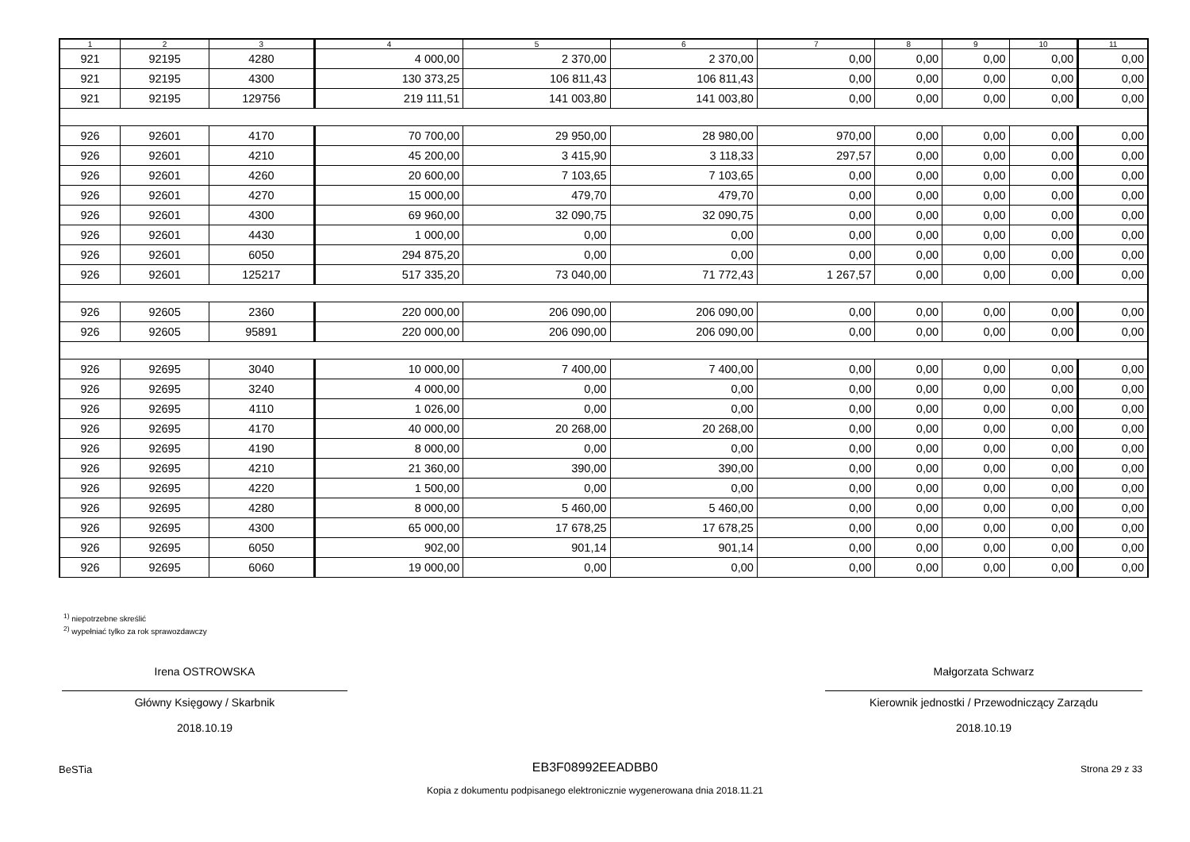| 1 | 2 | 3 | 4 | 5 | 6 | 7 | 8 | 9 | 10 | 11 |
| --- | --- | --- | --- | --- | --- | --- | --- | --- | --- | --- |
| 921 | 92195 | 4280 | 4 000,00 | 2 370,00 | 2 370,00 | 0,00 | 0,00 | 0,00 | 0,00 | 0,00 |
| 921 | 92195 | 4300 | 130 373,25 | 106 811,43 | 106 811,43 | 0,00 | 0,00 | 0,00 | 0,00 | 0,00 |
| 921 | 92195 | 129756 | 219 111,51 | 141 003,80 | 141 003,80 | 0,00 | 0,00 | 0,00 | 0,00 | 0,00 |
| 926 | 92601 | 4170 | 70 700,00 | 29 950,00 | 28 980,00 | 970,00 | 0,00 | 0,00 | 0,00 | 0,00 |
| 926 | 92601 | 4210 | 45 200,00 | 3 415,90 | 3 118,33 | 297,57 | 0,00 | 0,00 | 0,00 | 0,00 |
| 926 | 92601 | 4260 | 20 600,00 | 7 103,65 | 7 103,65 | 0,00 | 0,00 | 0,00 | 0,00 | 0,00 |
| 926 | 92601 | 4270 | 15 000,00 | 479,70 | 479,70 | 0,00 | 0,00 | 0,00 | 0,00 | 0,00 |
| 926 | 92601 | 4300 | 69 960,00 | 32 090,75 | 32 090,75 | 0,00 | 0,00 | 0,00 | 0,00 | 0,00 |
| 926 | 92601 | 4430 | 1 000,00 | 0,00 | 0,00 | 0,00 | 0,00 | 0,00 | 0,00 | 0,00 |
| 926 | 92601 | 6050 | 294 875,20 | 0,00 | 0,00 | 0,00 | 0,00 | 0,00 | 0,00 | 0,00 |
| 926 | 92601 | 125217 | 517 335,20 | 73 040,00 | 71 772,43 | 1 267,57 | 0,00 | 0,00 | 0,00 | 0,00 |
| 926 | 92605 | 2360 | 220 000,00 | 206 090,00 | 206 090,00 | 0,00 | 0,00 | 0,00 | 0,00 | 0,00 |
| 926 | 92605 | 95891 | 220 000,00 | 206 090,00 | 206 090,00 | 0,00 | 0,00 | 0,00 | 0,00 | 0,00 |
| 926 | 92695 | 3040 | 10 000,00 | 7 400,00 | 7 400,00 | 0,00 | 0,00 | 0,00 | 0,00 | 0,00 |
| 926 | 92695 | 3240 | 4 000,00 | 0,00 | 0,00 | 0,00 | 0,00 | 0,00 | 0,00 | 0,00 |
| 926 | 92695 | 4110 | 1 026,00 | 0,00 | 0,00 | 0,00 | 0,00 | 0,00 | 0,00 | 0,00 |
| 926 | 92695 | 4170 | 40 000,00 | 20 268,00 | 20 268,00 | 0,00 | 0,00 | 0,00 | 0,00 | 0,00 |
| 926 | 92695 | 4190 | 8 000,00 | 0,00 | 0,00 | 0,00 | 0,00 | 0,00 | 0,00 | 0,00 |
| 926 | 92695 | 4210 | 21 360,00 | 390,00 | 390,00 | 0,00 | 0,00 | 0,00 | 0,00 | 0,00 |
| 926 | 92695 | 4220 | 1 500,00 | 0,00 | 0,00 | 0,00 | 0,00 | 0,00 | 0,00 | 0,00 |
| 926 | 92695 | 4280 | 8 000,00 | 5 460,00 | 5 460,00 | 0,00 | 0,00 | 0,00 | 0,00 | 0,00 |
| 926 | 92695 | 4300 | 65 000,00 | 17 678,25 | 17 678,25 | 0,00 | 0,00 | 0,00 | 0,00 | 0,00 |
| 926 | 92695 | 6050 | 902,00 | 901,14 | 901,14 | 0,00 | 0,00 | 0,00 | 0,00 | 0,00 |
| 926 | 92695 | 6060 | 19 000,00 | 0,00 | 0,00 | 0,00 | 0,00 | 0,00 | 0,00 | 0,00 |
<sup>1)</sup> niepotrzebne skreślić
<sup>2)</sup> wypełniać tylko za rok sprawozdawczy
Irena OSTROWSKA
Główny Księgowy / Skarbnik
2018.10.19
Małgorzata Schwarz
Kierownik jednostki / Przewodniczący Zarządu
2018.10.19
BeSTia
EB3F08992EEADBB0
Kopia z dokumentu podpisanego elektronicznie wygenerowana dnia 2018.11.21
Strona 29 z 33